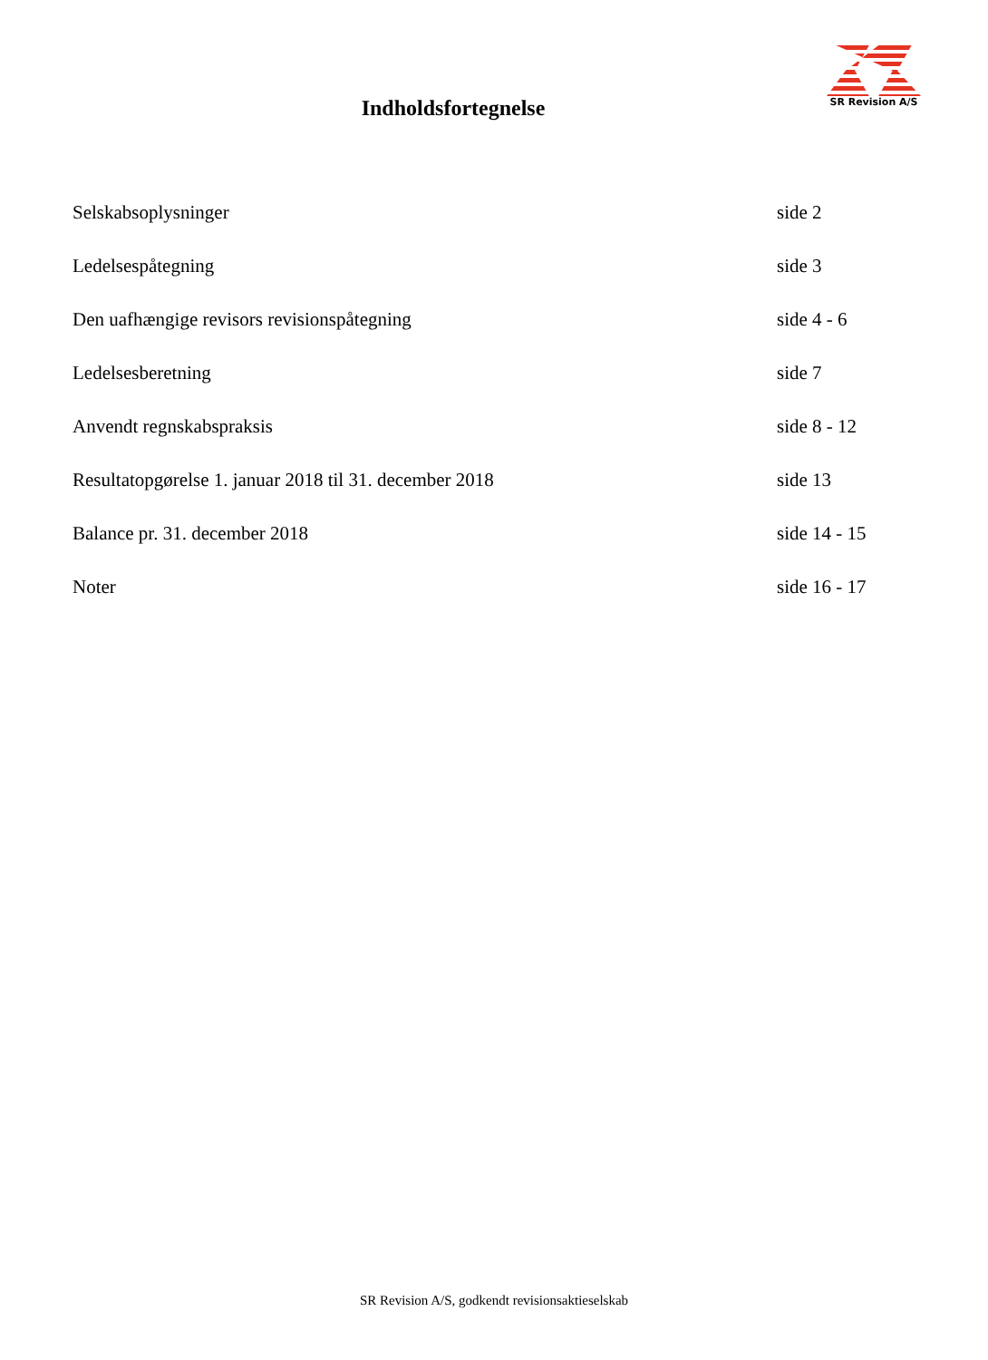SR Revision A/S
Indholdsfortegnelse
Selskabsoplysninger side 2
Ledelsespåtegning side 3
Den uafhængige revisors revisionspåtegning side 4 - 6
Ledelsesberetning side 7
Anvendt regnskabspraksis side 8 - 12
Resultatopgørelse 1. januar 2018 til 31. december 2018 side 13
Balance pr. 31. december 2018 side 14 - 15
Noter side 16 - 17
SR Revision A/S, godkendt revisionsaktieselskab